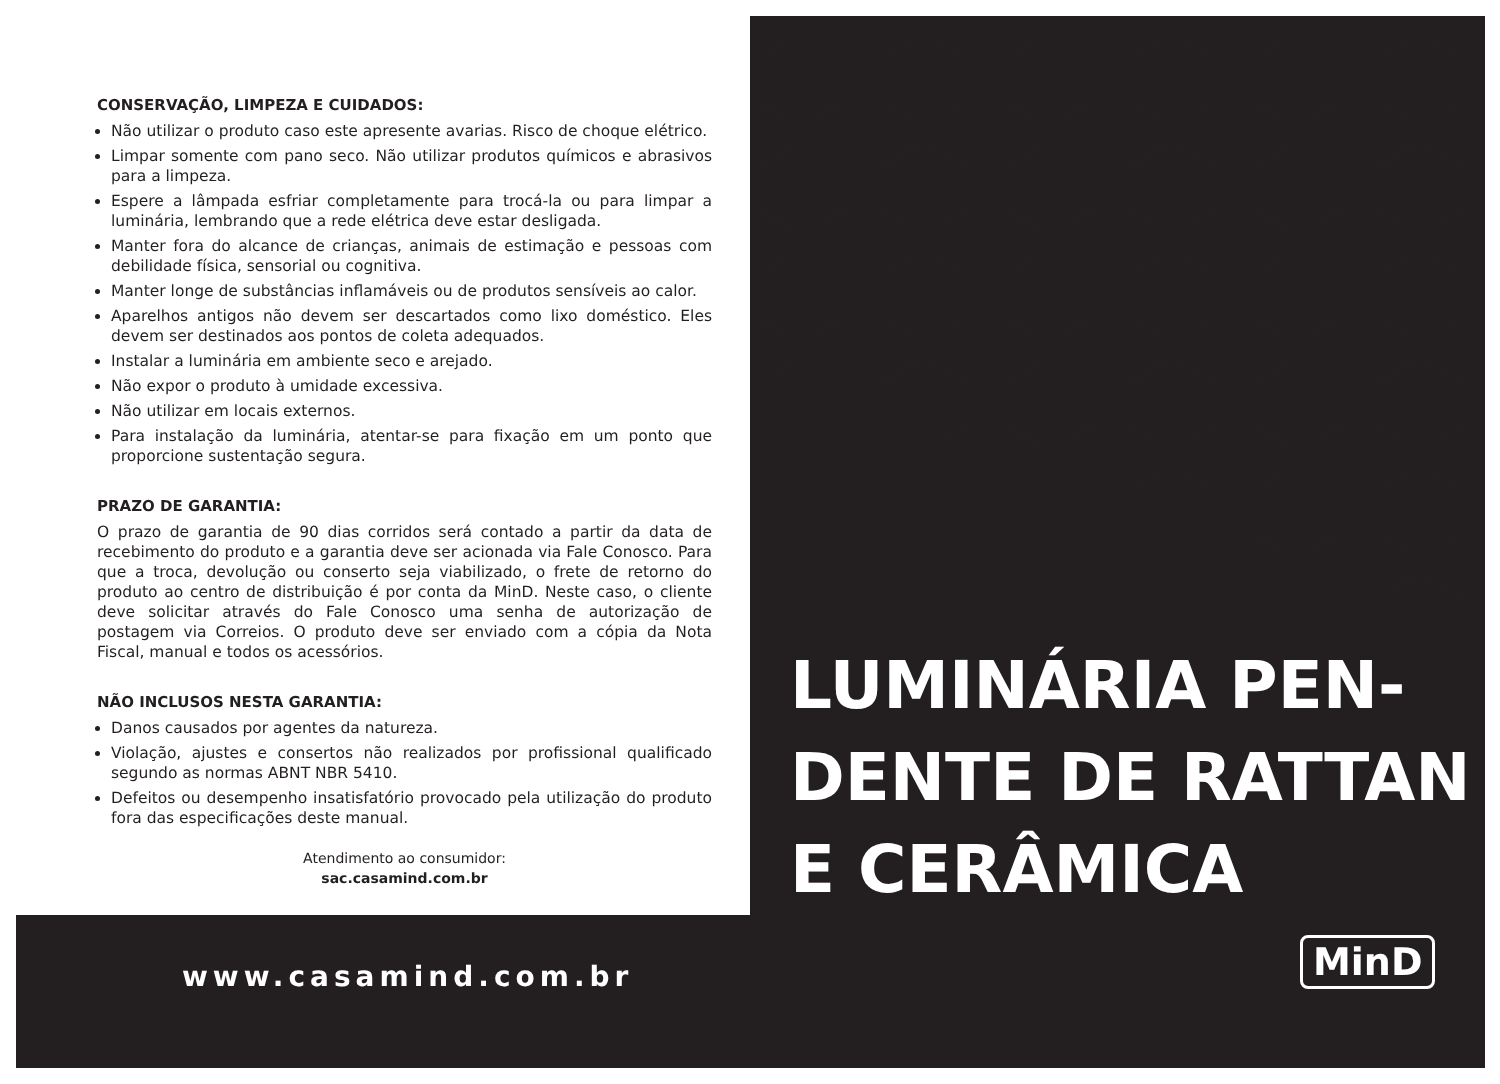CONSERVAÇÃO, LIMPEZA E CUIDADOS:
Não utilizar o produto caso este apresente avarias. Risco de choque elétrico.
Limpar somente com pano seco. Não utilizar produtos químicos e abrasivos para a limpeza.
Espere a lâmpada esfriar completamente para trocá-la ou para limpar a luminária, lembrando que a rede elétrica deve estar desligada.
Manter fora do alcance de crianças, animais de estimação e pessoas com debilidade física, sensorial ou cognitiva.
Manter longe de substâncias inflamáveis ou de produtos sensíveis ao calor.
Aparelhos antigos não devem ser descartados como lixo doméstico. Eles devem ser destinados aos pontos de coleta adequados.
Instalar a luminária em ambiente seco e arejado.
Não expor o produto à umidade excessiva.
Não utilizar em locais externos.
Para instalação da luminária, atentar-se para fixação em um ponto que proporcione sustentação segura.
PRAZO DE GARANTIA:
O prazo de garantia de 90 dias corridos será contado a partir da data de recebimento do produto e a garantia deve ser acionada via Fale Conosco. Para que a troca, devolução ou conserto seja viabilizado, o frete de retorno do produto ao centro de distribuição é por conta da MinD. Neste caso, o cliente deve solicitar através do Fale Conosco uma senha de autorização de postagem via Correios. O produto deve ser enviado com a cópia da Nota Fiscal, manual e todos os acessórios.
NÃO INCLUSOS NESTA GARANTIA:
Danos causados por agentes da natureza.
Violação, ajustes e consertos não realizados por profissional qualificado segundo as normas ABNT NBR 5410.
Defeitos ou desempenho insatisfatório provocado pela utilização do produto fora das especificações deste manual.
Atendimento ao consumidor:
sac.casamind.com.br
www.casamind.com.br
LUMINÁRIA PEN-
DENTE DE RATTAN
E CERÂMICA
MinD